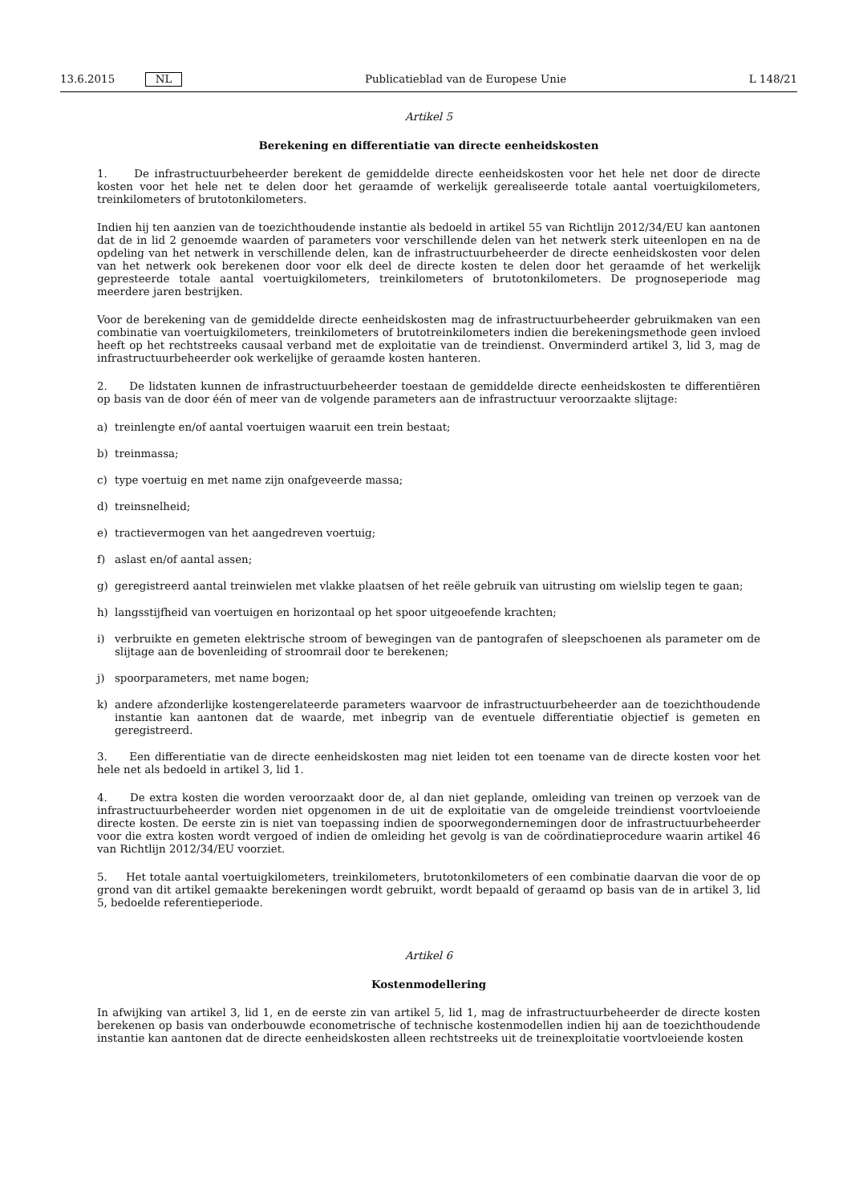13.6.2015 NL Publicatieblad van de Europese Unie L 148/21
Artikel 5
Berekening en differentiatie van directe eenheidskosten
1. De infrastructuurbeheerder berekent de gemiddelde directe eenheidskosten voor het hele net door de directe kosten voor het hele net te delen door het geraamde of werkelijk gerealiseerde totale aantal voertuigkilometers, treinkilometers of brutotonkilometers.
Indien hij ten aanzien van de toezichthoudende instantie als bedoeld in artikel 55 van Richtlijn 2012/34/EU kan aantonen dat de in lid 2 genoemde waarden of parameters voor verschillende delen van het netwerk sterk uiteenlopen en na de opdeling van het netwerk in verschillende delen, kan de infrastructuurbeheerder de directe eenheidskosten voor delen van het netwerk ook berekenen door voor elk deel de directe kosten te delen door het geraamde of het werkelijk gepresteerde totale aantal voertuigkilometers, treinkilometers of brutotonkilometers. De prognoseperiode mag meerdere jaren bestrijken.
Voor de berekening van de gemiddelde directe eenheidskosten mag de infrastructuurbeheerder gebruikmaken van een combinatie van voertuigkilometers, treinkilometers of brutotreinkilometers indien die berekeningsmethode geen invloed heeft op het rechtstreeks causaal verband met de exploitatie van de treindienst. Onverminderd artikel 3, lid 3, mag de infrastructuurbeheerder ook werkelijke of geraamde kosten hanteren.
2. De lidstaten kunnen de infrastructuurbeheerder toestaan de gemiddelde directe eenheidskosten te differentiëren op basis van de door één of meer van de volgende parameters aan de infrastructuur veroorzaakte slijtage:
a) treinlengte en/of aantal voertuigen waaruit een trein bestaat;
b) treinmassa;
c) type voertuig en met name zijn onafgeveerde massa;
d) treinsnelheid;
e) tractievermogen van het aangedreven voertuig;
f) aslast en/of aantal assen;
g) geregistreerd aantal treinwielen met vlakke plaatsen of het reële gebruik van uitrusting om wielslip tegen te gaan;
h) langsstijfheid van voertuigen en horizontaal op het spoor uitgeoefende krachten;
i) verbruikte en gemeten elektrische stroom of bewegingen van de pantografen of sleepschoenen als parameter om de slijtage aan de bovenleiding of stroomrail door te berekenen;
j) spoorparameters, met name bogen;
k) andere afzonderlijke kostengerelateerde parameters waarvoor de infrastructuurbeheerder aan de toezichthoudende instantie kan aantonen dat de waarde, met inbegrip van de eventuele differentiatie objectief is gemeten en geregistreerd.
3. Een differentiatie van de directe eenheidskosten mag niet leiden tot een toename van de directe kosten voor het hele net als bedoeld in artikel 3, lid 1.
4. De extra kosten die worden veroorzaakt door de, al dan niet geplande, omleiding van treinen op verzoek van de infrastructuurbeheerder worden niet opgenomen in de uit de exploitatie van de omgeleide treindienst voortvloeiende directe kosten. De eerste zin is niet van toepassing indien de spoorwegondernemingen door de infrastructuurbeheerder voor die extra kosten wordt vergoed of indien de omleiding het gevolg is van de coördinatieprocedure waarin artikel 46 van Richtlijn 2012/34/EU voorziet.
5. Het totale aantal voertuigkilometers, treinkilometers, brutotonkilometers of een combinatie daarvan die voor de op grond van dit artikel gemaakte berekeningen wordt gebruikt, wordt bepaald of geraamd op basis van de in artikel 3, lid 5, bedoelde referentieperiode.
Artikel 6
Kostenmodellering
In afwijking van artikel 3, lid 1, en de eerste zin van artikel 5, lid 1, mag de infrastructuurbeheerder de directe kosten berekenen op basis van onderbouwde econometrische of technische kostenmodellen indien hij aan de toezichthoudende instantie kan aantonen dat de directe eenheidskosten alleen rechtstreeks uit de treinexploitatie voortvloeiende kosten